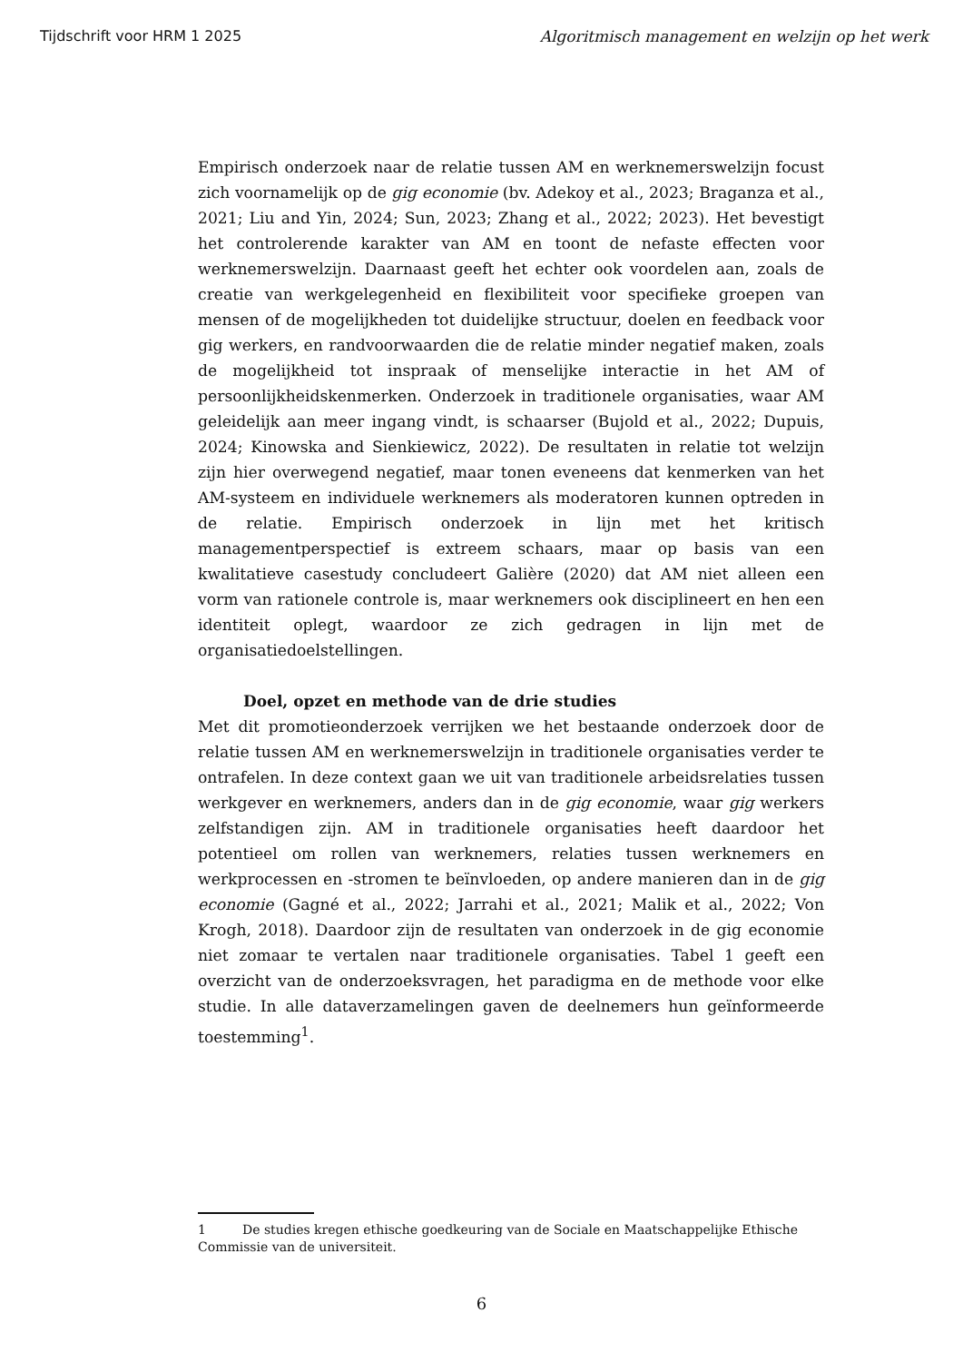Tijdschrift voor HRM 1 2025 Algoritmisch management en welzijn op het werk
Empirisch onderzoek naar de relatie tussen AM en werknemerswelzijn focust zich voornamelijk op de gig economie (bv. Adekoy et al., 2023; Braganza et al., 2021; Liu and Yin, 2024; Sun, 2023; Zhang et al., 2022; 2023). Het bevestigt het controlerende karakter van AM en toont de nefaste effecten voor werknemerswelzijn. Daarnaast geeft het echter ook voordelen aan, zoals de creatie van werkgelegenheid en flexibiliteit voor specifieke groepen van mensen of de mogelijkheden tot duidelijke structuur, doelen en feedback voor gig werkers, en randvoorwaarden die de relatie minder negatief maken, zoals de mogelijkheid tot inspraak of menselijke interactie in het AM of persoonlijkheidskenmerken. Onderzoek in traditionele organisaties, waar AM geleidelijk aan meer ingang vindt, is schaarser (Bujold et al., 2022; Dupuis, 2024; Kinowska and Sienkiewicz, 2022). De resultaten in relatie tot welzijn zijn hier overwegend negatief, maar tonen eveneens dat kenmerken van het AM-systeem en individuele werknemers als moderatoren kunnen optreden in de relatie. Empirisch onderzoek in lijn met het kritisch managementperspectief is extreem schaars, maar op basis van een kwalitatieve casestudy concludeert Galière (2020) dat AM niet alleen een vorm van rationele controle is, maar werknemers ook disciplineert en hen een identiteit oplegt, waardoor ze zich gedragen in lijn met de organisatiedoelstellingen.
Doel, opzet en methode van de drie studies
Met dit promotieonderzoek verrijken we het bestaande onderzoek door de relatie tussen AM en werknemerswelzijn in traditionele organisaties verder te ontrafelen. In deze context gaan we uit van traditionele arbeidsrelaties tussen werkgever en werknemers, anders dan in de gig economie, waar gig werkers zelfstandigen zijn. AM in traditionele organisaties heeft daardoor het potentieel om rollen van werknemers, relaties tussen werknemers en werkprocessen en -stromen te beïnvloeden, op andere manieren dan in de gig economie (Gagné et al., 2022; Jarrahi et al., 2021; Malik et al., 2022; Von Krogh, 2018). Daardoor zijn de resultaten van onderzoek in de gig economie niet zomaar te vertalen naar traditionele organisaties. Tabel 1 geeft een overzicht van de onderzoeksvragen, het paradigma en de methode voor elke studie. In alle dataverzamelingen gaven de deelnemers hun geïnformeerde toestemming<sup>1</sup>.
1 De studies kregen ethische goedkeuring van de Sociale en Maatschappelijke Ethische Commissie van de universiteit.
6